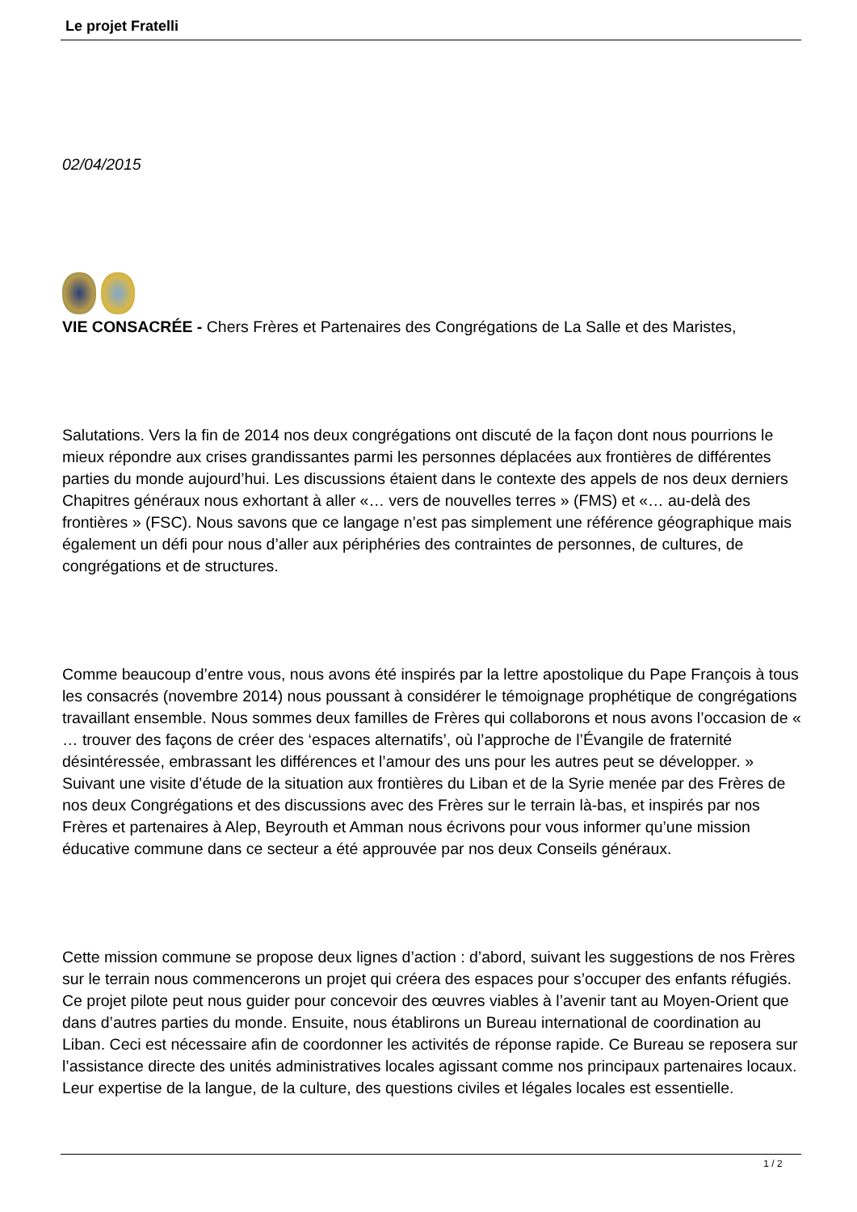Le projet Fratelli
02/04/2015
VIE CONSACRÉE - Chers Frères et Partenaires des Congrégations de La Salle et des Maristes,
Salutations. Vers la fin de 2014 nos deux congrégations ont discuté de la façon dont nous pourrions le mieux répondre aux crises grandissantes parmi les personnes déplacées aux frontières de différentes parties du monde aujourd’hui. Les discussions étaient dans le contexte des appels de nos deux derniers Chapitres généraux nous exhortant à aller «… vers de nouvelles terres » (FMS) et «… au-delà des frontières » (FSC). Nous savons que ce langage n’est pas simplement une référence géographique mais également un défi pour nous d’aller aux périphéries des contraintes de personnes, de cultures, de congrégations et de structures.
Comme beaucoup d’entre vous, nous avons été inspirés par la lettre apostolique du Pape François à tous les consacrés (novembre 2014) nous poussant à considérer le témoignage prophétique de congrégations travaillant ensemble. Nous sommes deux familles de Frères qui collaborons et nous avons l’occasion de « … trouver des façons de créer des ‘espaces alternatifs’, où l’approche de l’Évangile de fraternité désintéressée, embrassant les différences et l’amour des uns pour les autres peut se développer. » Suivant une visite d’étude de la situation aux frontières du Liban et de la Syrie menée par des Frères de nos deux Congrégations et des discussions avec des Frères sur le terrain là-bas, et inspirés par nos Frères et partenaires à Alep, Beyrouth et Amman nous écrivons pour vous informer qu’une mission éducative commune dans ce secteur a été approuvée par nos deux Conseils généraux.
Cette mission commune se propose deux lignes d’action : d’abord, suivant les suggestions de nos Frères sur le terrain nous commencerons un projet qui créera des espaces pour s’occuper des enfants réfugiés. Ce projet pilote peut nous guider pour concevoir des œuvres viables à l’avenir tant au Moyen-Orient que dans d’autres parties du monde. Ensuite, nous établirons un Bureau international de coordination au Liban. Ceci est nécessaire afin de coordonner les activités de réponse rapide. Ce Bureau se reposera sur l’assistance directe des unités administratives locales agissant comme nos principaux partenaires locaux. Leur expertise de la langue, de la culture, des questions civiles et légales locales est essentielle.
1 / 2